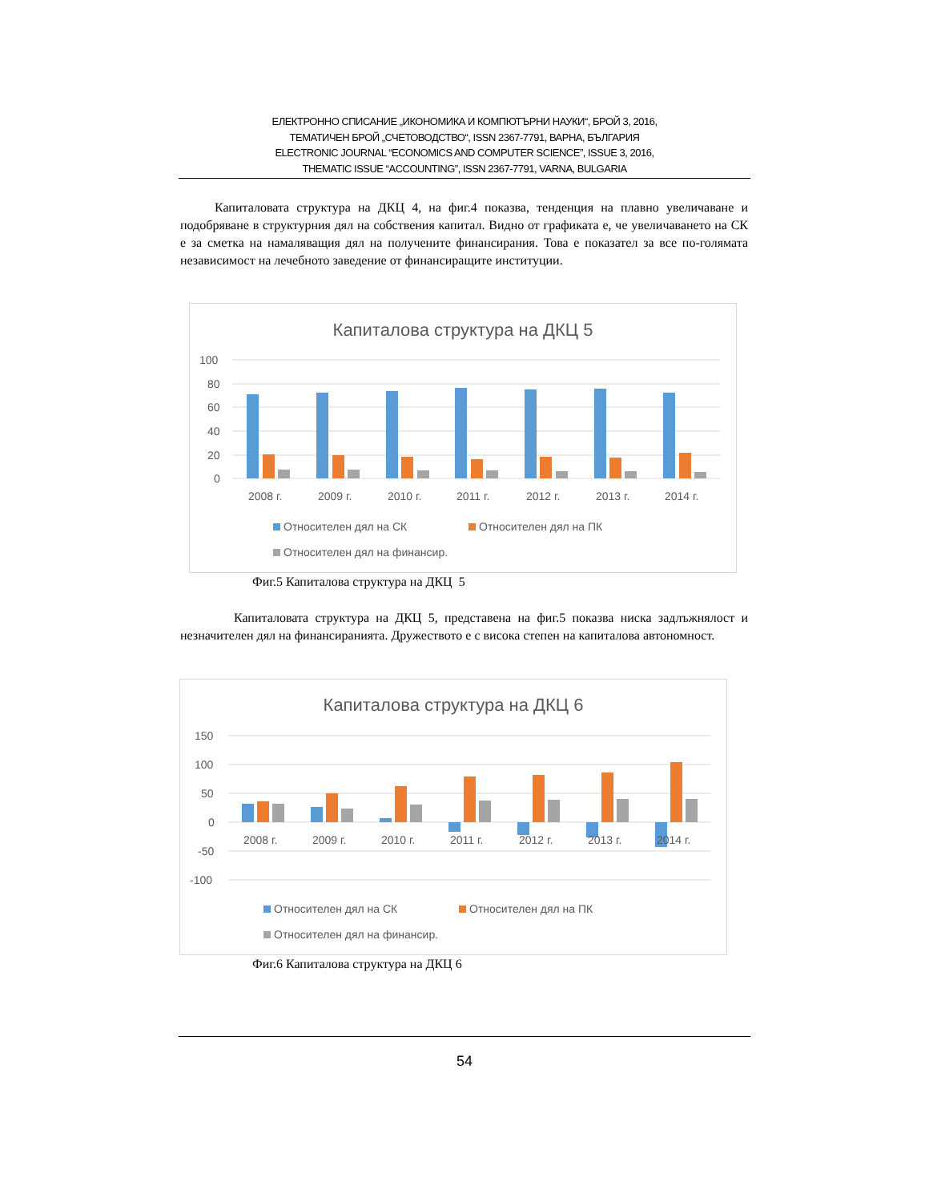ЕЛЕКТРОННО СПИСАНИЕ „ИКОНОМИКА И КОМПЮТЪРНИ НАУКИ“, БРОЙ 3, 2016,
ТЕМАТИЧЕН БРОЙ „СЧЕТОВОДСТВО“, ISSN 2367-7791, ВАРНА, БЪЛГАРИЯ
ELECTRONIC JOURNAL “ECONOMICS AND COMPUTER SCIENCE”, ISSUE 3, 2016,
THEMATIC ISSUE “ACCOUNTING”, ISSN 2367-7791, VARNA, BULGARIA
Капиталовата структура на ДКЦ 4, на фиг.4 показва, тенденция на плавно увеличаване и подобряване в структурния дял на собствения капитал. Видно от графиката е, че увеличаването на СК е за сметка на намаляващия дял на получените финансирания. Това е показател за все по-голямата независимост на лечебното заведение от финансиращите институции.
Капиталова структура на ДКЦ 5
100
80
60
40
20
0
2008 г.
2009 г.
2010 г.
2011 г.
2012 г.
2013 г.
2014 г.
Относителен дял на СК
Относителен дял на ПК
Относителен дял на финансир.
Фиг.5 Капиталова структура на ДКЦ 5
Капиталовата структура на ДКЦ 5, представена на фиг.5 показва ниска задлъжнялост и незначителен дял на финансиранията. Дружеството е с висока степен на капиталова автономност.
Капиталова структура на ДКЦ 6
150
100
50
0
-50
-100
2008 г.
2009 г.
2010 г.
2011 г.
2012 г.
2013 г.
2014 г.
Относителен дял на СК
Относителен дял на ПК
Относителен дял на финансир.
Фиг.6 Капиталова структура на ДКЦ 6
54